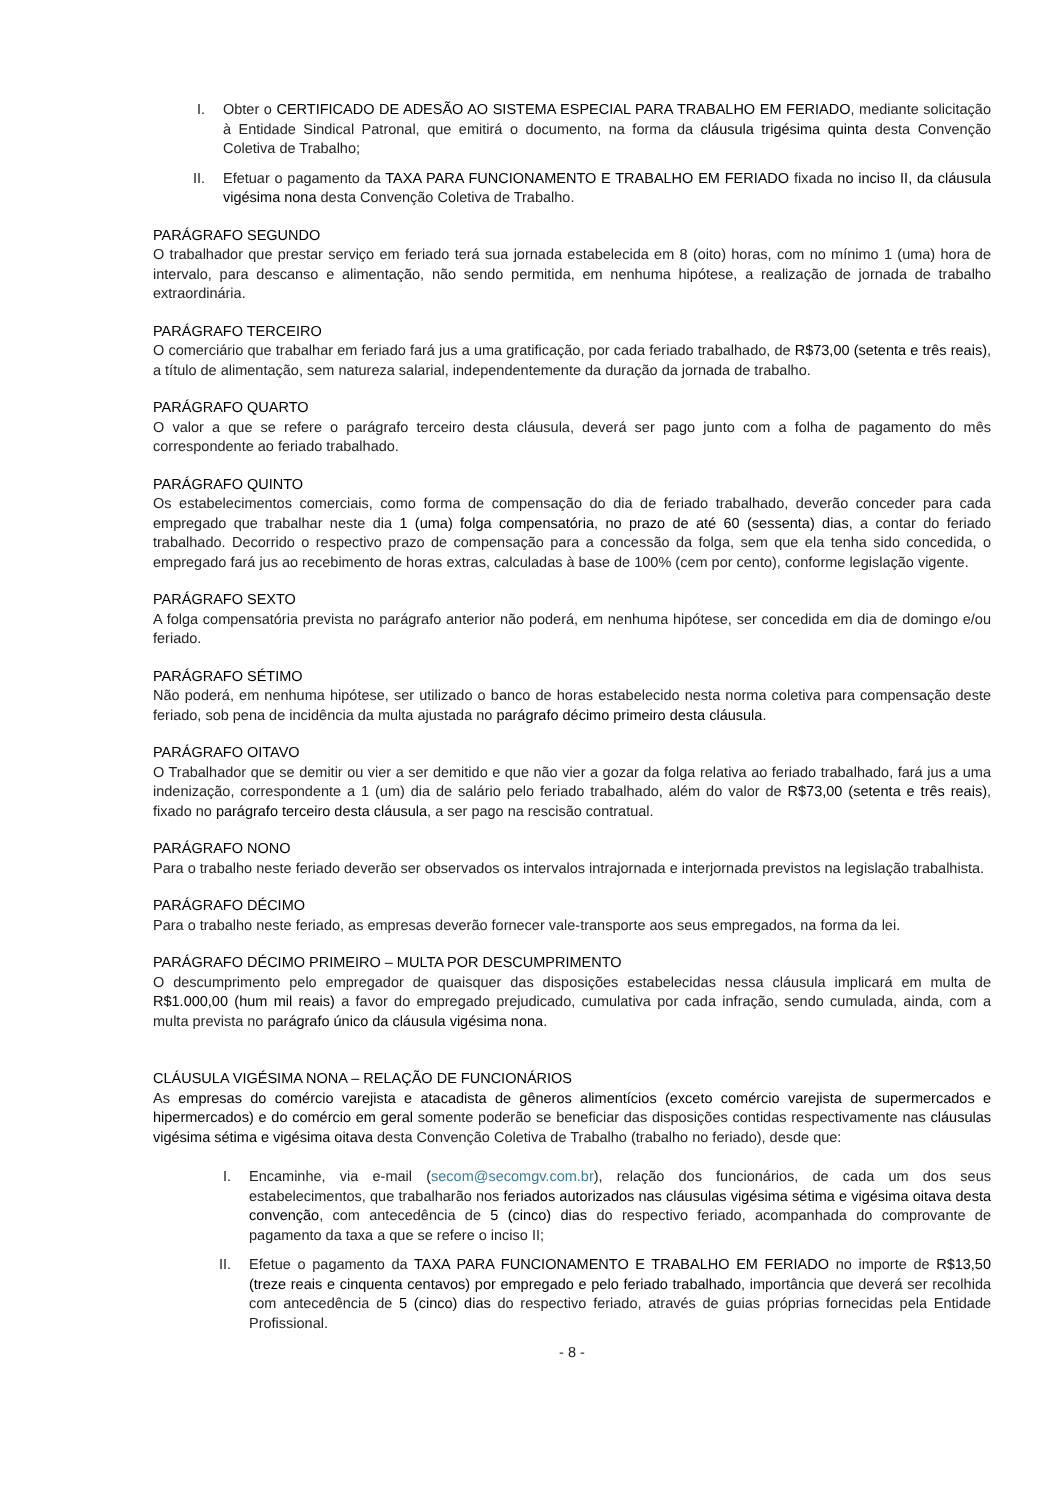I. Obter o CERTIFICADO DE ADESÃO AO SISTEMA ESPECIAL PARA TRABALHO EM FERIADO, mediante solicitação à Entidade Sindical Patronal, que emitirá o documento, na forma da cláusula trigésima quinta desta Convenção Coletiva de Trabalho;
II. Efetuar o pagamento da TAXA PARA FUNCIONAMENTO E TRABALHO EM FERIADO fixada no inciso II, da cláusula vigésima nona desta Convenção Coletiva de Trabalho.
PARÁGRAFO SEGUNDO
O trabalhador que prestar serviço em feriado terá sua jornada estabelecida em 8 (oito) horas, com no mínimo 1 (uma) hora de intervalo, para descanso e alimentação, não sendo permitida, em nenhuma hipótese, a realização de jornada de trabalho extraordinária.
PARÁGRAFO TERCEIRO
O comerciário que trabalhar em feriado fará jus a uma gratificação, por cada feriado trabalhado, de R$73,00 (setenta e três reais), a título de alimentação, sem natureza salarial, independentemente da duração da jornada de trabalho.
PARÁGRAFO QUARTO
O valor a que se refere o parágrafo terceiro desta cláusula, deverá ser pago junto com a folha de pagamento do mês correspondente ao feriado trabalhado.
PARÁGRAFO QUINTO
Os estabelecimentos comerciais, como forma de compensação do dia de feriado trabalhado, deverão conceder para cada empregado que trabalhar neste dia 1 (uma) folga compensatória, no prazo de até 60 (sessenta) dias, a contar do feriado trabalhado. Decorrido o respectivo prazo de compensação para a concessão da folga, sem que ela tenha sido concedida, o empregado fará jus ao recebimento de horas extras, calculadas à base de 100% (cem por cento), conforme legislação vigente.
PARÁGRAFO SEXTO
A folga compensatória prevista no parágrafo anterior não poderá, em nenhuma hipótese, ser concedida em dia de domingo e/ou feriado.
PARÁGRAFO SÉTIMO
Não poderá, em nenhuma hipótese, ser utilizado o banco de horas estabelecido nesta norma coletiva para compensação deste feriado, sob pena de incidência da multa ajustada no parágrafo décimo primeiro desta cláusula.
PARÁGRAFO OITAVO
O Trabalhador que se demitir ou vier a ser demitido e que não vier a gozar da folga relativa ao feriado trabalhado, fará jus a uma indenização, correspondente a 1 (um) dia de salário pelo feriado trabalhado, além do valor de R$73,00 (setenta e três reais), fixado no parágrafo terceiro desta cláusula, a ser pago na rescisão contratual.
PARÁGRAFO NONO
Para o trabalho neste feriado deverão ser observados os intervalos intrajornada e interjornada previstos na legislação trabalhista.
PARÁGRAFO DÉCIMO
Para o trabalho neste feriado, as empresas deverão fornecer vale-transporte aos seus empregados, na forma da lei.
PARÁGRAFO DÉCIMO PRIMEIRO – MULTA POR DESCUMPRIMENTO
O descumprimento pelo empregador de quaisquer das disposições estabelecidas nessa cláusula implicará em multa de R$1.000,00 (hum mil reais) a favor do empregado prejudicado, cumulativa por cada infração, sendo cumulada, ainda, com a multa prevista no parágrafo único da cláusula vigésima nona.
CLÁUSULA VIGÉSIMA NONA – RELAÇÃO DE FUNCIONÁRIOS
As empresas do comércio varejista e atacadista de gêneros alimentícios (exceto comércio varejista de supermercados e hipermercados) e do comércio em geral somente poderão se beneficiar das disposições contidas respectivamente nas cláusulas vigésima sétima e vigésima oitava desta Convenção Coletiva de Trabalho (trabalho no feriado), desde que:
I. Encaminhe, via e-mail (secom@secomgv.com.br), relação dos funcionários, de cada um dos seus estabelecimentos, que trabalharão nos feriados autorizados nas cláusulas vigésima sétima e vigésima oitava desta convenção, com antecedência de 5 (cinco) dias do respectivo feriado, acompanhada do comprovante de pagamento da taxa a que se refere o inciso II;
II. Efetue o pagamento da TAXA PARA FUNCIONAMENTO E TRABALHO EM FERIADO no importe de R$13,50 (treze reais e cinquenta centavos) por empregado e pelo feriado trabalhado, importância que deverá ser recolhida com antecedência de 5 (cinco) dias do respectivo feriado, através de guias próprias fornecidas pela Entidade Profissional.
- 8 -